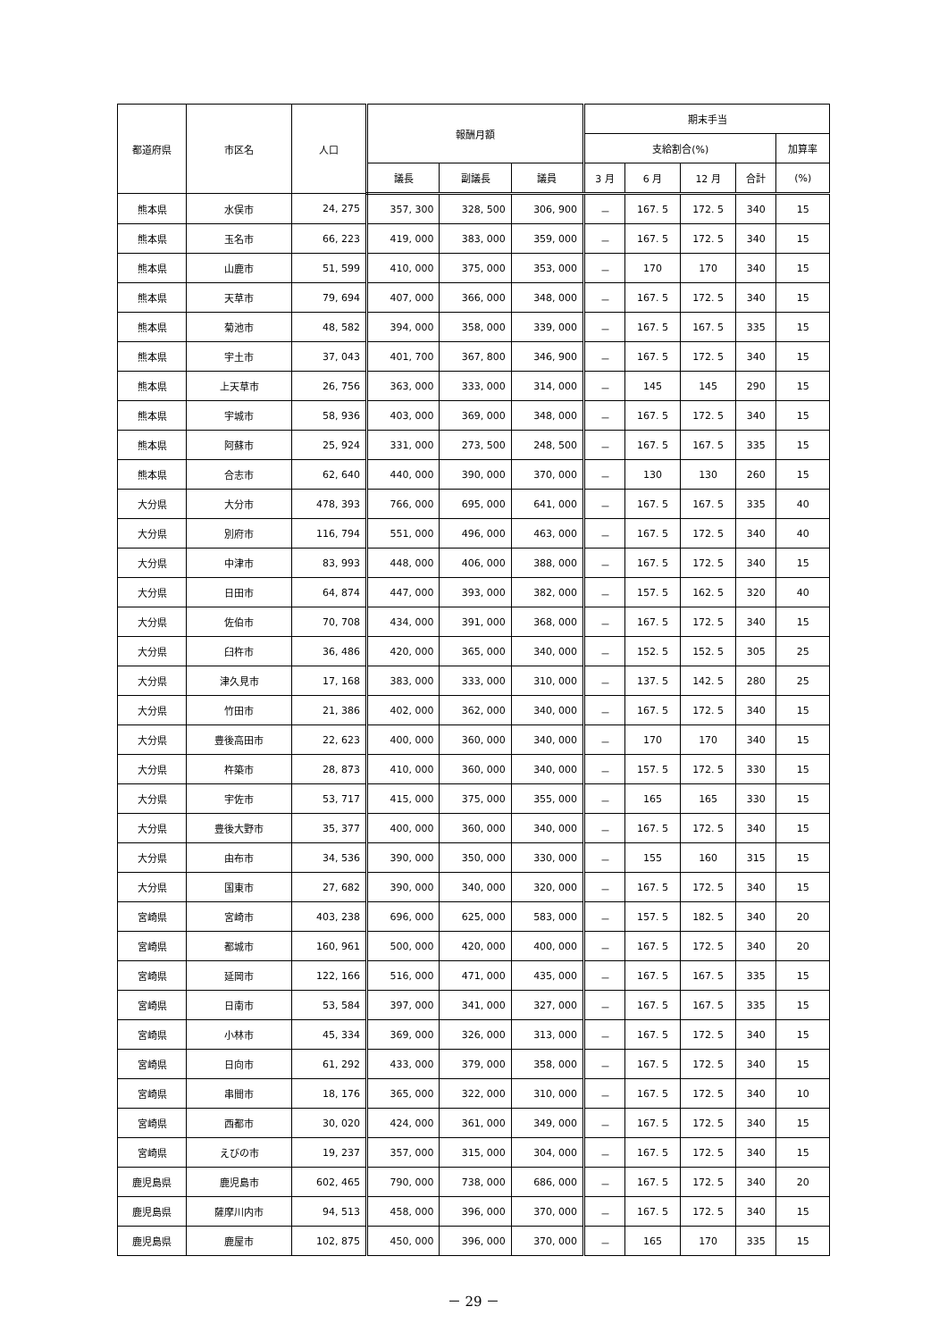| 都道府県 | 市区名 | 人口 | 報酬月額 | | | 期末手当 | | | | |
| --- | --- | --- | --- | --- | --- | --- | --- | --- | --- | --- |
| | | | | | | 支給割合(%) | | | | 加算率 |
| | | | 議長 | 副議長 | 議員 | 3 月 | 6 月 | 12 月 | 合計 | (%) |
| 熊本県 | 水俣市 | 24, 275 | 357, 300 | 328, 500 | 306, 900 | － | 167. 5 | 172. 5 | 340 | 15 |
| 熊本県 | 玉名市 | 66, 223 | 419, 000 | 383, 000 | 359, 000 | － | 167. 5 | 172. 5 | 340 | 15 |
| 熊本県 | 山鹿市 | 51, 599 | 410, 000 | 375, 000 | 353, 000 | － | 170 | 170 | 340 | 15 |
| 熊本県 | 天草市 | 79, 694 | 407, 000 | 366, 000 | 348, 000 | － | 167. 5 | 172. 5 | 340 | 15 |
| 熊本県 | 菊池市 | 48, 582 | 394, 000 | 358, 000 | 339, 000 | － | 167. 5 | 167. 5 | 335 | 15 |
| 熊本県 | 宇土市 | 37, 043 | 401, 700 | 367, 800 | 346, 900 | － | 167. 5 | 172. 5 | 340 | 15 |
| 熊本県 | 上天草市 | 26, 756 | 363, 000 | 333, 000 | 314, 000 | － | 145 | 145 | 290 | 15 |
| 熊本県 | 宇城市 | 58, 936 | 403, 000 | 369, 000 | 348, 000 | － | 167. 5 | 172. 5 | 340 | 15 |
| 熊本県 | 阿蘇市 | 25, 924 | 331, 000 | 273, 500 | 248, 500 | － | 167. 5 | 167. 5 | 335 | 15 |
| 熊本県 | 合志市 | 62, 640 | 440, 000 | 390, 000 | 370, 000 | － | 130 | 130 | 260 | 15 |
| 大分県 | 大分市 | 478, 393 | 766, 000 | 695, 000 | 641, 000 | － | 167. 5 | 167. 5 | 335 | 40 |
| 大分県 | 別府市 | 116, 794 | 551, 000 | 496, 000 | 463, 000 | － | 167. 5 | 172. 5 | 340 | 40 |
| 大分県 | 中津市 | 83, 993 | 448, 000 | 406, 000 | 388, 000 | － | 167. 5 | 172. 5 | 340 | 15 |
| 大分県 | 日田市 | 64, 874 | 447, 000 | 393, 000 | 382, 000 | － | 157. 5 | 162. 5 | 320 | 40 |
| 大分県 | 佐伯市 | 70, 708 | 434, 000 | 391, 000 | 368, 000 | － | 167. 5 | 172. 5 | 340 | 15 |
| 大分県 | 臼杵市 | 36, 486 | 420, 000 | 365, 000 | 340, 000 | － | 152. 5 | 152. 5 | 305 | 25 |
| 大分県 | 津久見市 | 17, 168 | 383, 000 | 333, 000 | 310, 000 | － | 137. 5 | 142. 5 | 280 | 25 |
| 大分県 | 竹田市 | 21, 386 | 402, 000 | 362, 000 | 340, 000 | － | 167. 5 | 172. 5 | 340 | 15 |
| 大分県 | 豊後高田市 | 22, 623 | 400, 000 | 360, 000 | 340, 000 | － | 170 | 170 | 340 | 15 |
| 大分県 | 杵築市 | 28, 873 | 410, 000 | 360, 000 | 340, 000 | － | 157. 5 | 172. 5 | 330 | 15 |
| 大分県 | 宇佐市 | 53, 717 | 415, 000 | 375, 000 | 355, 000 | － | 165 | 165 | 330 | 15 |
| 大分県 | 豊後大野市 | 35, 377 | 400, 000 | 360, 000 | 340, 000 | － | 167. 5 | 172. 5 | 340 | 15 |
| 大分県 | 由布市 | 34, 536 | 390, 000 | 350, 000 | 330, 000 | － | 155 | 160 | 315 | 15 |
| 大分県 | 国東市 | 27, 682 | 390, 000 | 340, 000 | 320, 000 | － | 167. 5 | 172. 5 | 340 | 15 |
| 宮崎県 | 宮崎市 | 403, 238 | 696, 000 | 625, 000 | 583, 000 | － | 157. 5 | 182. 5 | 340 | 20 |
| 宮崎県 | 都城市 | 160, 961 | 500, 000 | 420, 000 | 400, 000 | － | 167. 5 | 172. 5 | 340 | 20 |
| 宮崎県 | 延岡市 | 122, 166 | 516, 000 | 471, 000 | 435, 000 | － | 167. 5 | 167. 5 | 335 | 15 |
| 宮崎県 | 日南市 | 53, 584 | 397, 000 | 341, 000 | 327, 000 | － | 167. 5 | 167. 5 | 335 | 15 |
| 宮崎県 | 小林市 | 45, 334 | 369, 000 | 326, 000 | 313, 000 | － | 167. 5 | 172. 5 | 340 | 15 |
| 宮崎県 | 日向市 | 61, 292 | 433, 000 | 379, 000 | 358, 000 | － | 167. 5 | 172. 5 | 340 | 15 |
| 宮崎県 | 串間市 | 18, 176 | 365, 000 | 322, 000 | 310, 000 | － | 167. 5 | 172. 5 | 340 | 10 |
| 宮崎県 | 西都市 | 30, 020 | 424, 000 | 361, 000 | 349, 000 | － | 167. 5 | 172. 5 | 340 | 15 |
| 宮崎県 | えびの市 | 19, 237 | 357, 000 | 315, 000 | 304, 000 | － | 167. 5 | 172. 5 | 340 | 15 |
| 鹿児島県 | 鹿児島市 | 602, 465 | 790, 000 | 738, 000 | 686, 000 | － | 167. 5 | 172. 5 | 340 | 20 |
| 鹿児島県 | 薩摩川内市 | 94, 513 | 458, 000 | 396, 000 | 370, 000 | － | 167. 5 | 172. 5 | 340 | 15 |
| 鹿児島県 | 鹿屋市 | 102, 875 | 450, 000 | 396, 000 | 370, 000 | － | 165 | 170 | 335 | 15 |
－ 29 －